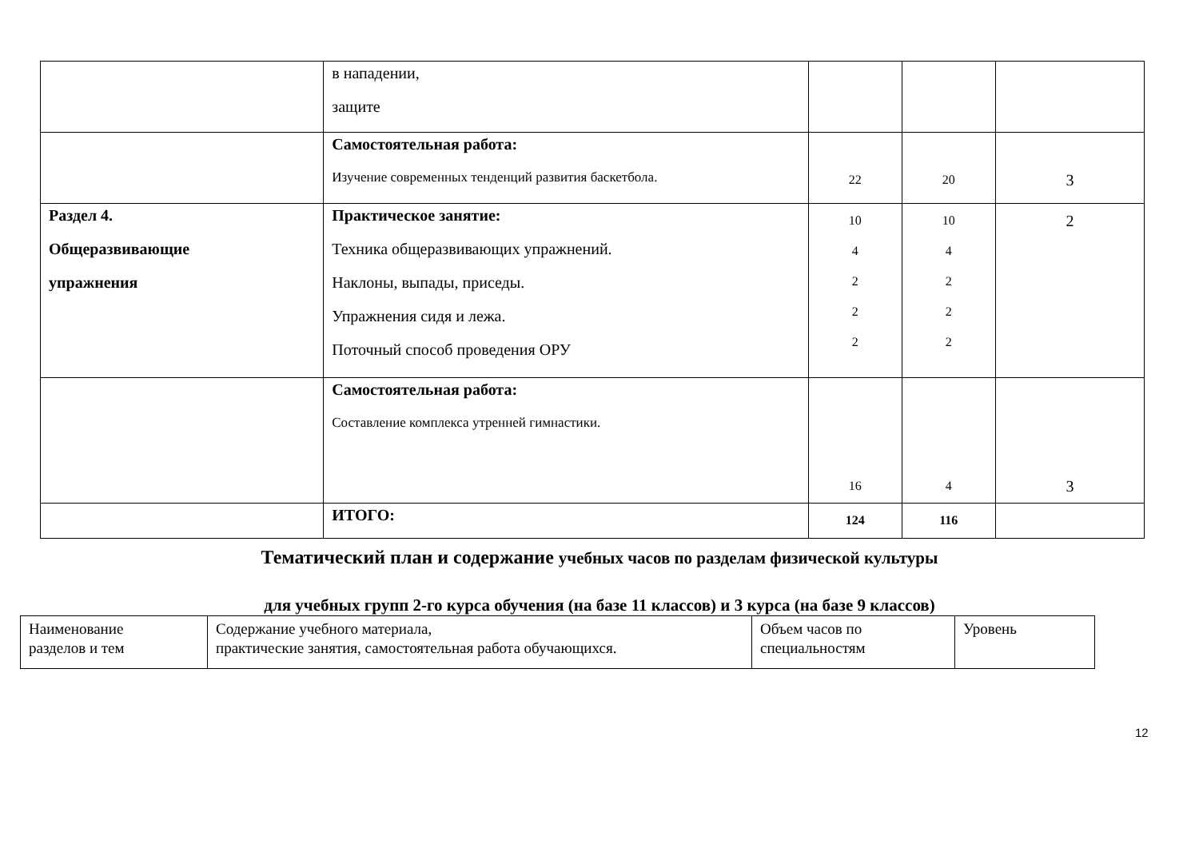| | в нападении, защите | | | |
| | Самостоятельная работа: Изучение современных тенденций развития баскетбола. | 22 | 20 | 3 |
| Раздел 4. Общеразвивающие упражнения | Практическое занятие: Техника общеразвивающих упражнений. Наклоны, выпады, приседы. Упражнения сидя и лежа. Поточный способ проведения ОРУ | 10 4 2 2 2 | 10 4 2 2 2 | 2 |
| | Самостоятельная работа: Составление комплекса утренней гимнастики. | 16 | 4 | 3 |
| | ИТОГО: | 124 | 116 | |
Тематический план и содержание учебных часов по разделам физической культуры
для учебных групп 2-го курса обучения (на базе 11 классов) и 3 курса (на базе 9 классов)
| Наименование разделов и тем | Содержание учебного материала, практические занятия, самостоятельная работа обучающихся. | Объем часов по специальностям | Уровень |
12